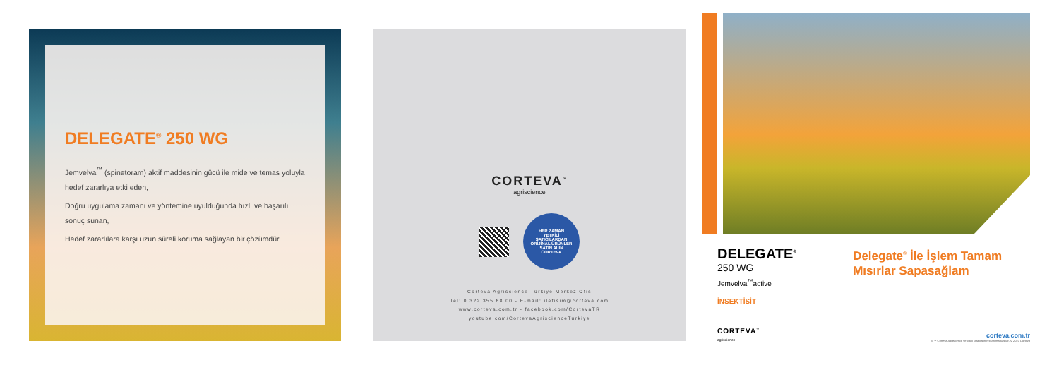DELEGATE<sup>®</sup> 250 WG
Jemvelva<sup>™</sup> (spinetoram) aktif maddesinin gücü ile mide ve temas yoluyla hedef zararlıya etki eden,
Doğru uygulama zamanı ve yöntemine uyulduğunda hızlı ve başarılı sonuç sunan,
Hedef zararlılara karşı uzun süreli koruma sağlayan bir çözümdür.
CORTEVA<sup>™</sup>
agriscience
HER ZAMAN
YETKİLİ
SATICILARDAN
ORİJİNAL ÜRÜNLER
SATIN ALIN
CORTEVA
Corteva Agriscience Türkiye Merkez Ofis
Tel: 0 322 355 68 00 - E-mail: iletisim@corteva.com
www.corteva.com.tr - facebook.com/CortevaTR
youtube.com/CortevaAgriscienceTurkiye
DELEGATE<sup>®</sup>
250 WG
Jemvelva<sup>™</sup>active
İNSEKTİSİT
Delegate<sup>®</sup> İle İşlem Tamam
Mısırlar Sapasağlam
CORTEVA<sup>™</sup>
agriscience
corteva.com.tr
®,™ Corteva Agriscience ve bağlı ortaklarının ticari markasıdır. © 2023 Corteva